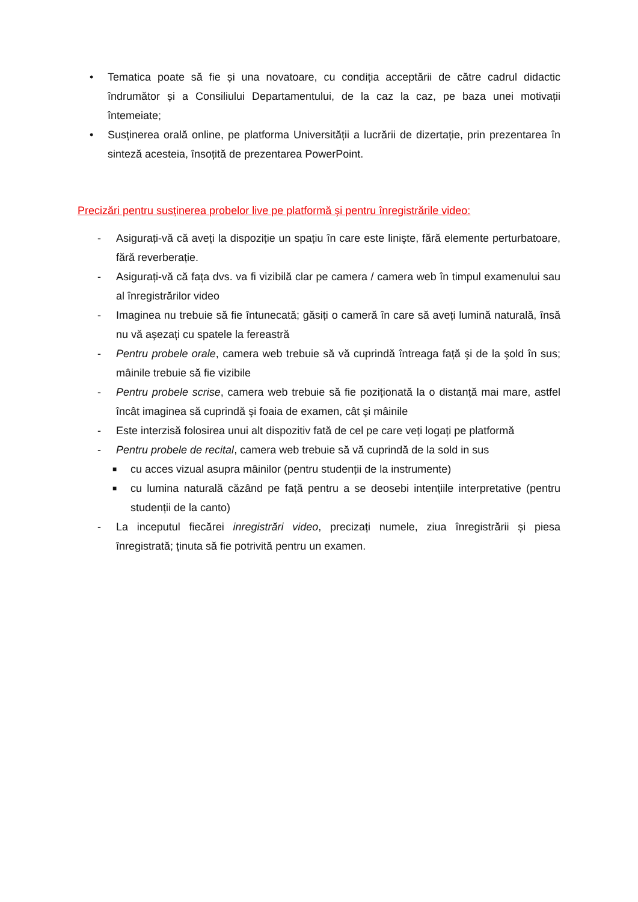• Tematica poate să fie și una novatoare, cu condiția acceptării de către cadrul didactic îndrumător și a Consiliului Departamentului, de la caz la caz, pe baza unei motivații întemeiate;
• Susținerea orală online, pe platforma Universității a lucrării de dizertație, prin prezentarea în sinteză acesteia, însoțită de prezentarea PowerPoint.
Precizări pentru susținerea probelor live pe platformă şi pentru înregistrările video:
- Asigurați-vă că aveți la dispoziție un spațiu în care este linişte, fără elemente perturbatoare, fără reverberație.
- Asigurați-vă că fața dvs. va fi vizibilă clar pe camera / camera web în timpul examenului sau al înregistrărilor video
- Imaginea nu trebuie să fie întunecată; găsiți o cameră în care să aveți lumină naturală, însă nu vă aşezați cu spatele la fereastră
- Pentru probele orale, camera web trebuie să vă cuprindă întreaga față şi de la şold în sus; mâinile trebuie să fie vizibile
- Pentru probele scrise, camera web trebuie să fie poziționată la o distanță mai mare, astfel încât imaginea să cuprindă şi foaia de examen, cât şi mâinile
- Este interzisă folosirea unui alt dispozitiv fată de cel pe care veți logați pe platformă
- Pentru probele de recital, camera web trebuie să vă cuprindă de la sold in sus
■ cu acces vizual asupra mâinilor (pentru studenții de la instrumente)
■ cu lumina naturală căzând pe față pentru a se deosebi intențiile interpretative (pentru studenții de la canto)
- La inceputul fiecărei inregistrări video, precizați numele, ziua înregistrării și piesa înregistrată; ținuta să fie potrivită pentru un examen.